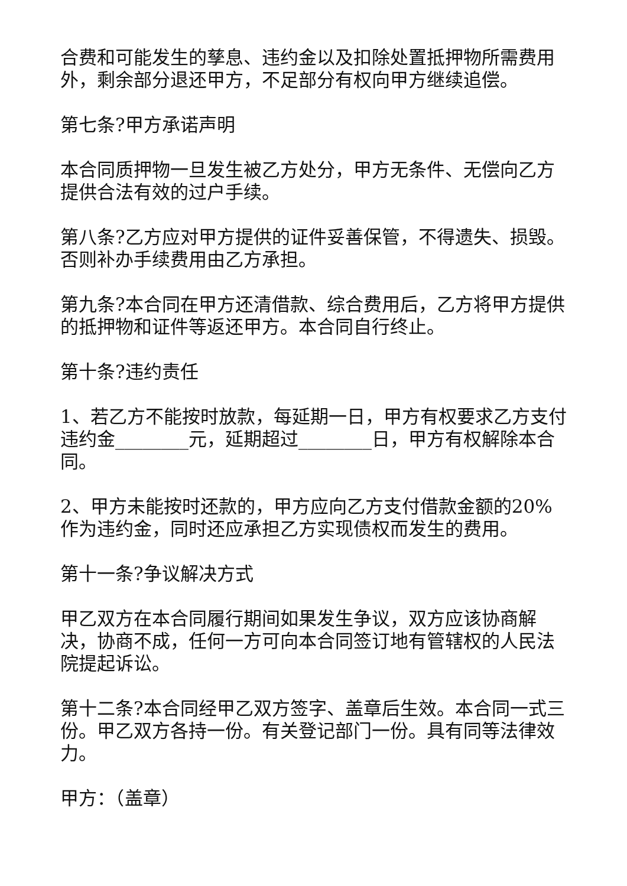合费和可能发生的孳息、违约金以及扣除处置抵押物所需费用外，剩余部分退还甲方，不足部分有权向甲方继续追偿。
第七条?甲方承诺声明
本合同质押物一旦发生被乙方处分，甲方无条件、无偿向乙方提供合法有效的过户手续。
第八条?乙方应对甲方提供的证件妥善保管，不得遗失、损毁。否则补办手续费用由乙方承担。
第九条?本合同在甲方还清借款、综合费用后，乙方将甲方提供的抵押物和证件等返还甲方。本合同自行终止。
第十条?违约责任
1、若乙方不能按时放款，每延期一日，甲方有权要求乙方支付违约金________元，延期超过________日，甲方有权解除本合同。
2、甲方未能按时还款的，甲方应向乙方支付借款金额的20%作为违约金，同时还应承担乙方实现债权而发生的费用。
第十一条?争议解决方式
甲乙双方在本合同履行期间如果发生争议，双方应该协商解决，协商不成，任何一方可向本合同签订地有管辖权的人民法院提起诉讼。
第十二条?本合同经甲乙双方签字、盖章后生效。本合同一式三份。甲乙双方各持一份。有关登记部门一份。具有同等法律效力。
甲方：（盖章）